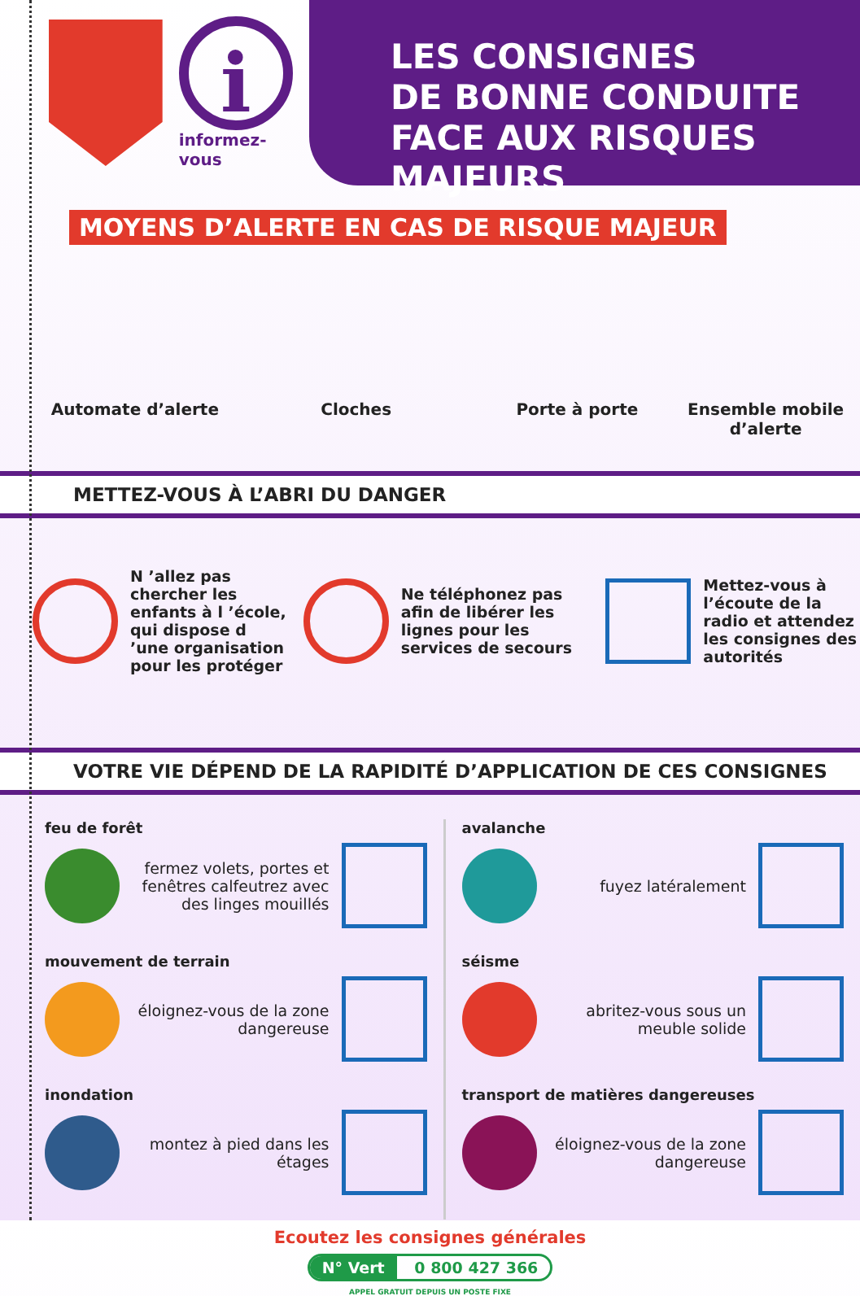i
informez-vous
LES CONSIGNES
DE BONNE CONDUITE
FACE AUX RISQUES MAJEURS
MOYENS D’ALERTE EN CAS DE RISQUE MAJEUR
Automate d’alerte Cloches Porte à porte Ensemble mobile d’alerte
METTEZ-VOUS À L’ABRI DU DANGER
N ’allez pas chercher les enfants à l ’école, qui dispose d ’une organisation pour les protéger
Ne téléphonez pas afin de libérer les lignes pour les services de secours
Mettez-vous à l’écoute de la radio et attendez les consignes des autorités
VOTRE VIE DÉPEND DE LA RAPIDITÉ D’APPLICATION DE CES CONSIGNES
feu de forêt
fermez volets, portes et fenêtres calfeutrez avec des linges mouillés
mouvement de terrain
éloignez-vous de la zone dangereuse
inondation
montez à pied dans les étages
avalanche
fuyez latéralement
séisme
abritez-vous sous un meuble solide
transport de matières dangereuses
éloignez-vous de la zone dangereuse
Ecoutez les consignes générales
N° Vert 0 800 427 366
APPEL GRATUIT DEPUIS UN POSTE FIXE